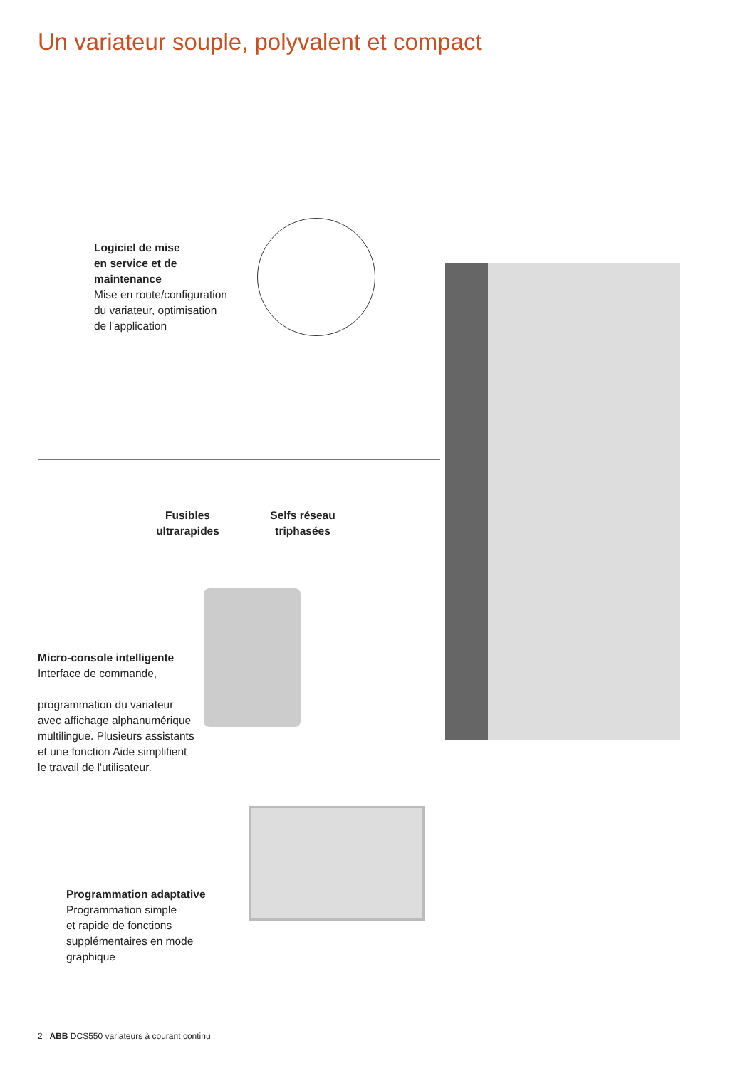Un variateur souple, polyvalent et compact
Logiciel de mise
en service et de
maintenance
Mise en route/configuration
du variateur, optimisation
de l'application
Fusibles
ultrarapides
Selfs réseau
triphasées
Micro-console intelligente
Interface de commande,
programmation du variateur
avec affichage alphanumérique
multilingue. Plusieurs assistants
et une fonction Aide simplifient
le travail de l'utilisateur.
Programmation adaptative
Programmation simple
et rapide de fonctions
supplémentaires en mode
graphique
2 | ABB DCS550 variateurs à courant continu